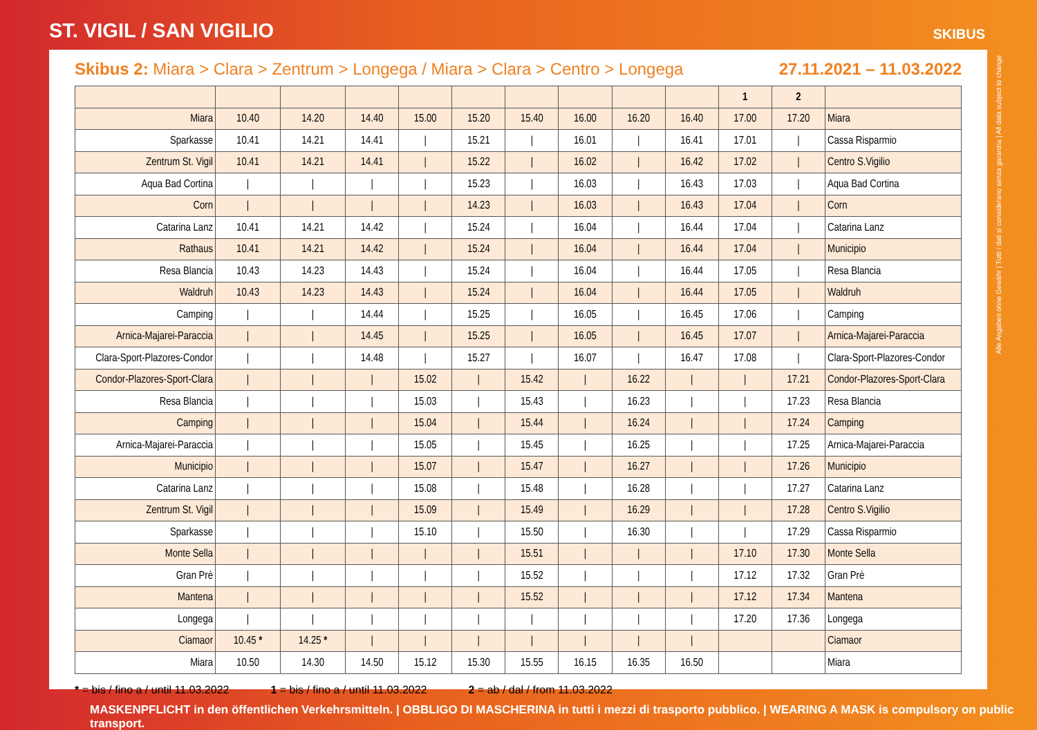ST. VIGIL / SAN VIGILIO
SKIBUS
Skibus 2: Miara > Clara > Zentrum > Longega / Miara > Clara > Centro > Longega
27.11.2021 – 11.03.2022
| | | | | | | | | | | 1 | 2 | |
| --- | --- | --- | --- | --- | --- | --- | --- | --- | --- | --- | --- | --- |
| Miara | 10.40 | 14.20 | 14.40 | 15.00 | 15.20 | 15.40 | 16.00 | 16.20 | 16.40 | 17.00 | 17.20 | Miara |
| Sparkasse | 10.41 | 14.21 | 14.41 | / | 15.21 | / | 16.01 | / | 16.41 | 17.01 | / | Cassa Risparmio |
| Zentrum St. Vigil | 10.41 | 14.21 | 14.41 | / | 15.22 | / | 16.02 | / | 16.42 | 17.02 | / | Centro S.Vigilio |
| Aqua Bad Cortina | / | / | / | / | 15.23 | / | 16.03 | / | 16.43 | 17.03 | / | Aqua Bad Cortina |
| Corn | / | / | / | / | 14.23 | / | 16.03 | / | 16.43 | 17.04 | / | Corn |
| Catarina Lanz | 10.41 | 14.21 | 14.42 | / | 15.24 | / | 16.04 | / | 16.44 | 17.04 | / | Catarina Lanz |
| Rathaus | 10.41 | 14.21 | 14.42 | / | 15.24 | / | 16.04 | / | 16.44 | 17.04 | / | Municipio |
| Resa Blancia | 10.43 | 14.23 | 14.43 | / | 15.24 | / | 16.04 | / | 16.44 | 17.05 | / | Resa Blancia |
| Waldruh | 10.43 | 14.23 | 14.43 | / | 15.24 | / | 16.04 | / | 16.44 | 17.05 | / | Waldruh |
| Camping | / | / | 14.44 | / | 15.25 | / | 16.05 | / | 16.45 | 17.06 | / | Camping |
| Arnica-Majarei-Paraccia | / | / | 14.45 | / | 15.25 | / | 16.05 | / | 16.45 | 17.07 | / | Arnica-Majarei-Paraccia |
| Clara-Sport-Plazores-Condor | / | / | 14.48 | / | 15.27 | / | 16.07 | / | 16.47 | 17.08 | / | Clara-Sport-Plazores-Condor |
| Condor-Plazores-Sport-Clara | / | / | / | 15.02 | / | 15.42 | / | 16.22 | / | / | 17.21 | Condor-Plazores-Sport-Clara |
| Resa Blancia | / | / | / | 15.03 | / | 15.43 | / | 16.23 | / | / | 17.23 | Resa Blancia |
| Camping | / | / | / | 15.04 | / | 15.44 | / | 16.24 | / | / | 17.24 | Camping |
| Arnica-Majarei-Paraccia | / | / | / | 15.05 | / | 15.45 | / | 16.25 | / | / | 17.25 | Arnica-Majarei-Paraccia |
| Municipio | / | / | / | 15.07 | / | 15.47 | / | 16.27 | / | / | 17.26 | Municipio |
| Catarina Lanz | / | / | / | 15.08 | / | 15.48 | / | 16.28 | / | / | 17.27 | Catarina Lanz |
| Zentrum St. Vigil | / | / | / | 15.09 | / | 15.49 | / | 16.29 | / | / | 17.28 | Centro S.Vigilio |
| Sparkasse | / | / | / | 15.10 | / | 15.50 | / | 16.30 | / | / | 17.29 | Cassa Risparmio |
| Monte Sella | / | / | / | / | / | 15.51 | / | / | / | 17.10 | 17.30 | Monte Sella |
| Gran Prè | / | / | / | / | / | 15.52 | / | / | / | 17.12 | 17.32 | Gran Prè |
| Mantena | / | / | / | / | / | 15.52 | / | / | / | 17.12 | 17.34 | Mantena |
| Longega | / | / | / | / | / | / | / | / | / | 17.20 | 17.36 | Longega |
| Ciamaor | 10.45 * | 14.25 * | / | / | / | / | / | / | / | | | Ciamaor |
| Miara | 10.50 | 14.30 | 14.50 | 15.12 | 15.30 | 15.55 | 16.15 | 16.35 | 16.50 | | | Miara |
* = bis / fino a / until 11.03.2022 1 = bis / fino a / until 11.03.2022 2 = ab / dal / from 11.03.2022
Alle Angaben ohne Gewähr | Tutti i dati si considerano senza garanzia | All data subject to change
MASKENPFLICHT in den öffentlichen Verkehrsmitteln. | OBBLIGO DI MASCHERINA in tutti i mezzi di trasporto pubblico. | WEARING A MASK is compulsory on public transport.